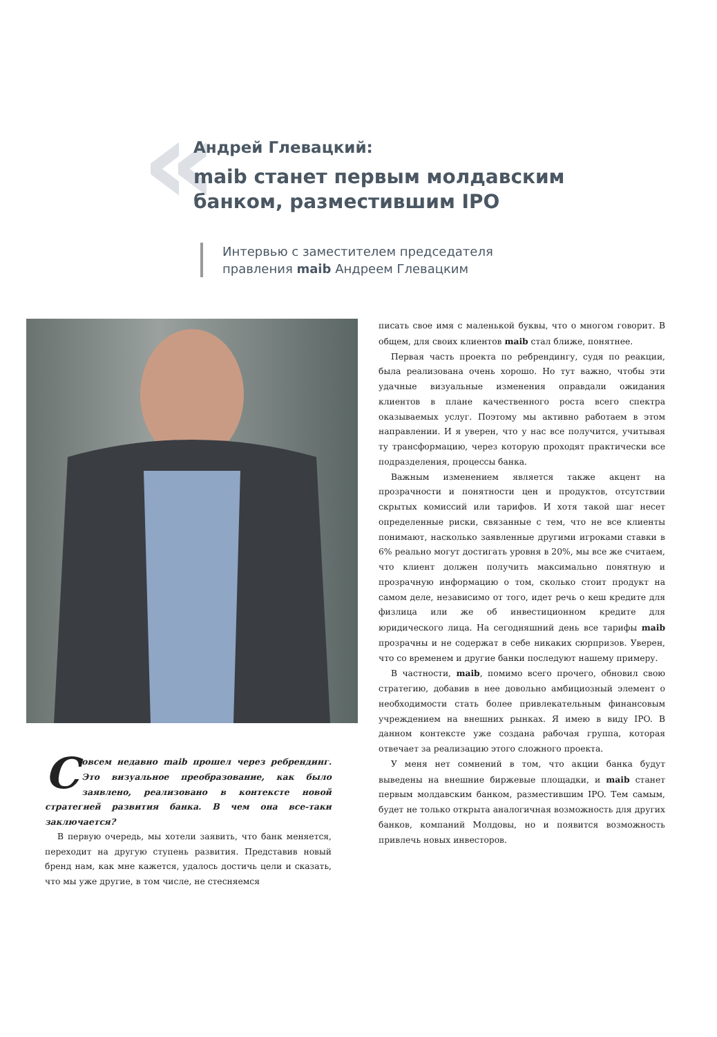«
Андрей Глевацкий:
maib станет первым молдавским
банком, разместившим IPO
Интервью с заместителем председателя
правления maib Андреем Глевацким
Совсем недавно maib прошел через ребрендинг. Это визуальное преобразование, как было заявлено, реализовано в контексте новой стратегией развития банка. В чем она все-таки заключается?
В первую очередь, мы хотели заявить, что банк меняется, переходит на другую ступень развития. Представив новый бренд нам, как мне кажется, удалось достичь цели и сказать, что мы уже другие, в том числе, не стесняемся
писать свое имя с маленькой буквы, что о многом говорит. В общем, для своих клиентов maib стал ближе, понятнее.
Первая часть проекта по ребрендингу, судя по реакции, была реализована очень хорошо. Но тут важно, чтобы эти удачные визуальные изменения оправдали ожидания клиентов в плане качественного роста всего спектра оказываемых услуг. Поэтому мы активно работаем в этом направлении. И я уверен, что у нас все получится, учитывая ту трансформацию, через которую проходят практически все подразделения, процессы банка.
Важным изменением является также акцент на прозрачности и понятности цен и продуктов, отсутствии скрытых комиссий или тарифов. И хотя такой шаг несет определенные риски, связанные с тем, что не все клиенты понимают, насколько заявленные другими игроками ставки в 6% реально могут достигать уровня в 20%, мы все же считаем, что клиент должен получить максимально понятную и прозрачную информацию о том, сколько стоит продукт на самом деле, независимо от того, идет речь о кеш кредите для физлица или же об инвестиционном кредите для юридического лица. На сегодняшний день все тарифы maib прозрачны и не содержат в себе никаких сюрпризов. Уверен, что со временем и другие банки последуют нашему примеру.
В частности, maib, помимо всего прочего, обновил свою стратегию, добавив в нее довольно амбициозный элемент о необходимости стать более привлекательным финансовым учреждением на внешних рынках. Я имею в виду IPO. В данном контексте уже создана рабочая группа, которая отвечает за реализацию этого сложного проекта.
У меня нет сомнений в том, что акции банка будут выведены на внешние биржевые площадки, и maib станет первым молдавским банком, разместившим IPO. Тем самым, будет не только открыта аналогичная возможность для других банков, компаний Молдовы, но и появится возможность привлечь новых инвесторов.